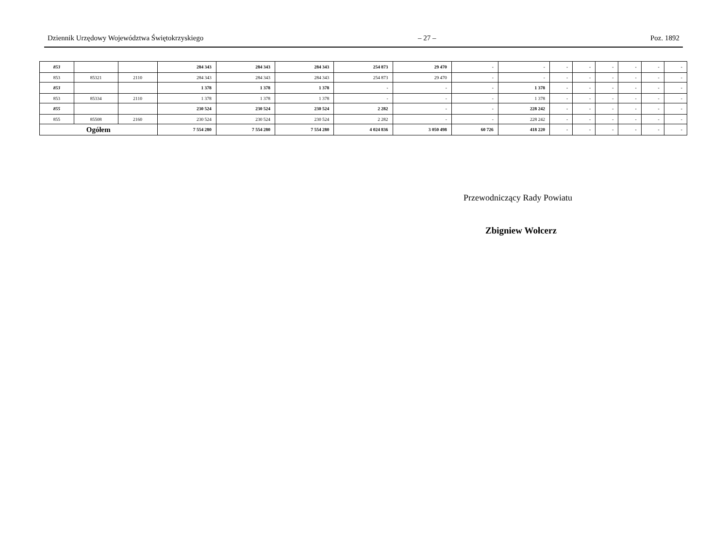Dziennik Urzędowy Województwa Świętokrzyskiego – 27 – Poz. 1892
| 853 | | | 284 343 | 284 343 | 284 343 | 254 873 | 29 470 | - | - | - | - | - | - | - | - |
| 853 | 85321 | 2110 | 284 343 | 284 343 | 284 343 | 254 873 | 29 470 | - | - | - | - | - | - | - | - |
| 853 | | | 1 378 | 1 378 | 1 378 | - | - | - | 1 378 | - | - | - | - | - | - |
| 853 | 85334 | 2110 | 1 378 | 1 378 | 1 378 | - | - | - | 1 378 | - | - | - | - | - | - |
| 855 | | | 230 524 | 230 524 | 230 524 | 2 282 | - | - | 228 242 | - | - | - | - | - | - |
| 855 | 85508 | 2160 | 230 524 | 230 524 | 230 524 | 2 282 | - | - | 228 242 | - | - | - | - | - | - |
| Ogółem | | | 7 554 280 | 7 554 280 | 7 554 280 | 4 024 836 | 3 050 498 | 60 726 | 418 220 | - | - | - | - | - | - |
Przewodniczący Rady Powiatu
Zbigniew Wołcerz